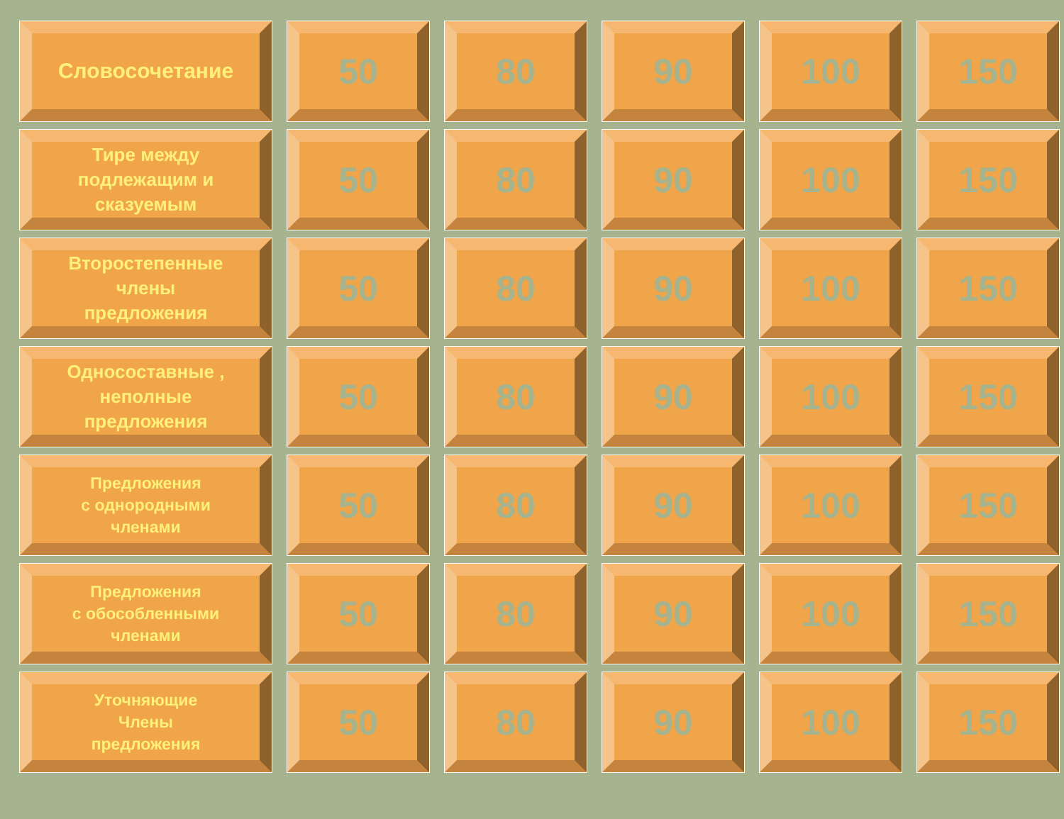| Словосочетание | 50 | 80 | 90 | 100 | 150 |
| Тире между подлежащим и сказуемым | 50 | 80 | 90 | 100 | 150 |
| Второстепенные члены предложения | 50 | 80 | 90 | 100 | 150 |
| Односоставные , неполные предложения | 50 | 80 | 90 | 100 | 150 |
| Предложения с однородными членами | 50 | 80 | 90 | 100 | 150 |
| Предложения с обособленными членами | 50 | 80 | 90 | 100 | 150 |
| Уточняющие Члены предложения | 50 | 80 | 90 | 100 | 150 |